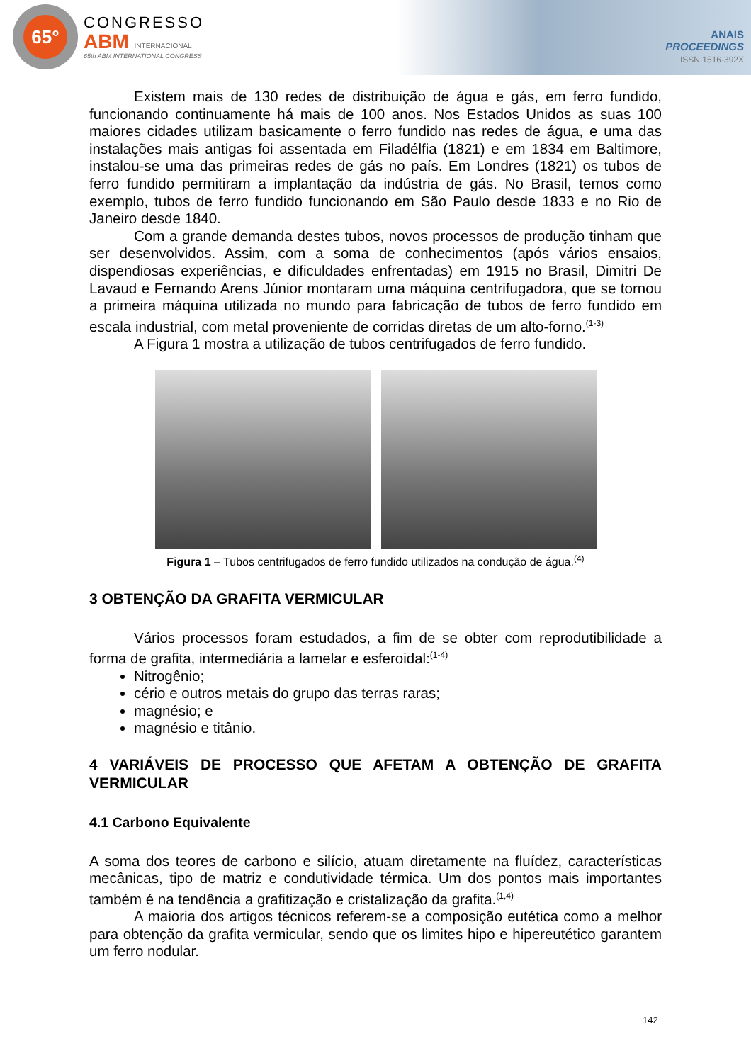65°
CONGRESSO
ABM INTERNACIONAL
65th ABM INTERNATIONAL CONGRESS
ANAIS
PROCEEDINGS
ISSN 1516-392X
Existem mais de 130 redes de distribuição de água e gás, em ferro fundido, funcionando continuamente há mais de 100 anos. Nos Estados Unidos as suas 100 maiores cidades utilizam basicamente o ferro fundido nas redes de água, e uma das instalações mais antigas foi assentada em Filadélfia (1821) e em 1834 em Baltimore, instalou-se uma das primeiras redes de gás no país. Em Londres (1821) os tubos de ferro fundido permitiram a implantação da indústria de gás. No Brasil, temos como exemplo, tubos de ferro fundido funcionando em São Paulo desde 1833 e no Rio de Janeiro desde 1840.
Com a grande demanda destes tubos, novos processos de produção tinham que ser desenvolvidos. Assim, com a soma de conhecimentos (após vários ensaios, dispendiosas experiências, e dificuldades enfrentadas) em 1915 no Brasil, Dimitri De Lavaud e Fernando Arens Júnior montaram uma máquina centrifugadora, que se tornou a primeira máquina utilizada no mundo para fabricação de tubos de ferro fundido em escala industrial, com metal proveniente de corridas diretas de um alto-forno.<sup>(1-3)</sup>
A Figura 1 mostra a utilização de tubos centrifugados de ferro fundido.
Figura 1 – Tubos centrifugados de ferro fundido utilizados na condução de água.<sup>(4)</sup>
3 OBTENÇÃO DA GRAFITA VERMICULAR
Vários processos foram estudados, a fim de se obter com reprodutibilidade a forma de grafita, intermediária a lamelar e esferoidal:<sup>(1-4)</sup>
Nitrogênio;
cério e outros metais do grupo das terras raras;
magnésio; e
magnésio e titânio.
4 VARIÁVEIS DE PROCESSO QUE AFETAM A OBTENÇÃO DE GRAFITA VERMICULAR
4.1 Carbono Equivalente
A soma dos teores de carbono e silício, atuam diretamente na fluídez, características mecânicas, tipo de matriz e condutividade térmica. Um dos pontos mais importantes também é na tendência a grafitização e cristalização da grafita.<sup>(1,4)</sup>
A maioria dos artigos técnicos referem-se a composição eutética como a melhor para obtenção da grafita vermicular, sendo que os limites hipo e hipereutético garantem um ferro nodular.
142